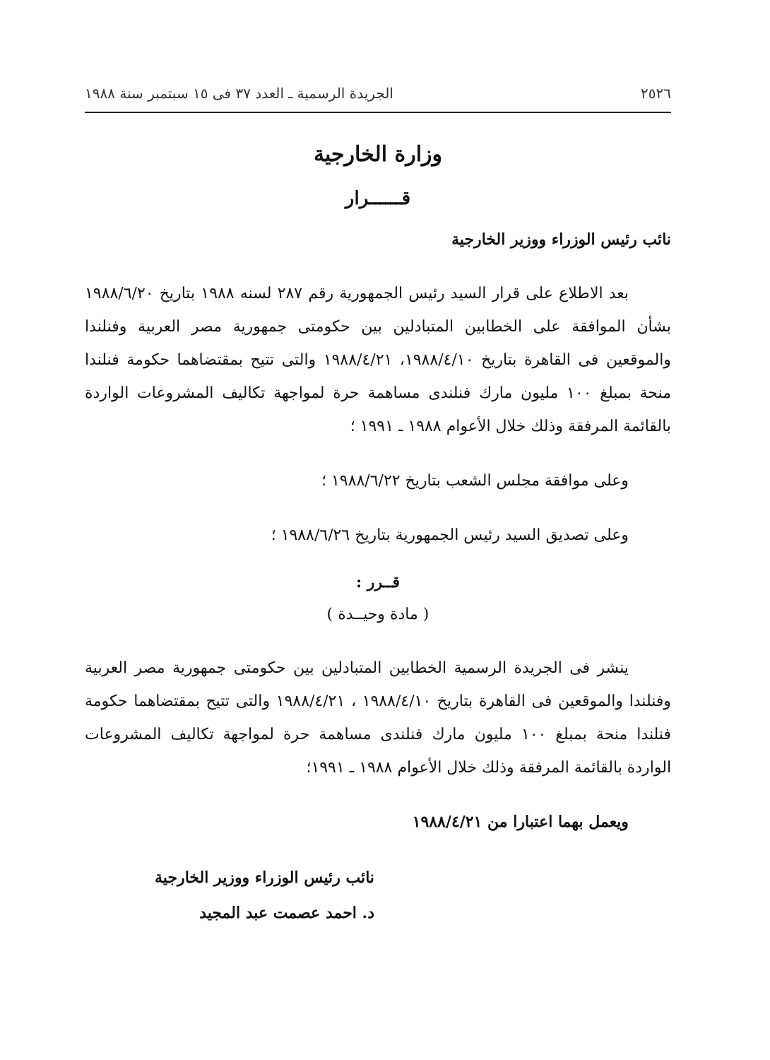٢٥٢٦ الجريدة الرسمية ـ العدد ٣٧ فى ١٥ سبتمبر سنة ١٩٨٨
وزارة الخارجية
قــــــرار
نائب رئيس الوزراء ووزير الخارجية
بعد الاطلاع على قرار السيد رئيس الجمهورية رقم ٢٨٧ لسنه ١٩٨٨ بتاريخ ١٩٨٨/٦/٢٠ بشأن الموافقة على الخطابين المتبادلين بين حكومتى جمهورية مصر العربية وفنلندا والموقعين فى القاهرة بتاريخ ١٩٨٨/٤/١٠، ١٩٨٨/٤/٢١ والتى تتيح بمقتضاهما حكومة فنلندا منحة بمبلغ ١٠٠ مليون مارك فنلندى مساهمة حرة لمواجهة تكاليف المشروعات الواردة بالقائمة المرفقة وذلك خلال الأعوام ١٩٨٨ ـ ١٩٩١ ؛
وعلى موافقة مجلس الشعب بتاريخ ١٩٨٨/٦/٢٢ ؛
وعلى تصديق السيد رئيس الجمهورية بتاريخ ١٩٨٨/٦/٢٦ ؛
قــرر :
( مادة وحيــدة )
ينشر فى الجريدة الرسمية الخطابين المتبادلين بين حكومتى جمهورية مصر العربية وفنلندا والموقعين فى القاهرة بتاريخ ١٩٨٨/٤/١٠ ، ١٩٨٨/٤/٢١ والتى تتيح بمقتضاهما حكومة فنلندا منحة بمبلغ ١٠٠ مليون مارك فنلندى مساهمة حرة لمواجهة تكاليف المشروعات الواردة بالقائمة المرفقة وذلك خلال الأعوام ١٩٨٨ ـ ١٩٩١؛
ويعمل بهما اعتبارا من ١٩٨٨/٤/٢١
نائب رئيس الوزراء ووزير الخارجية
د. احمد عصمت عبد المجيد